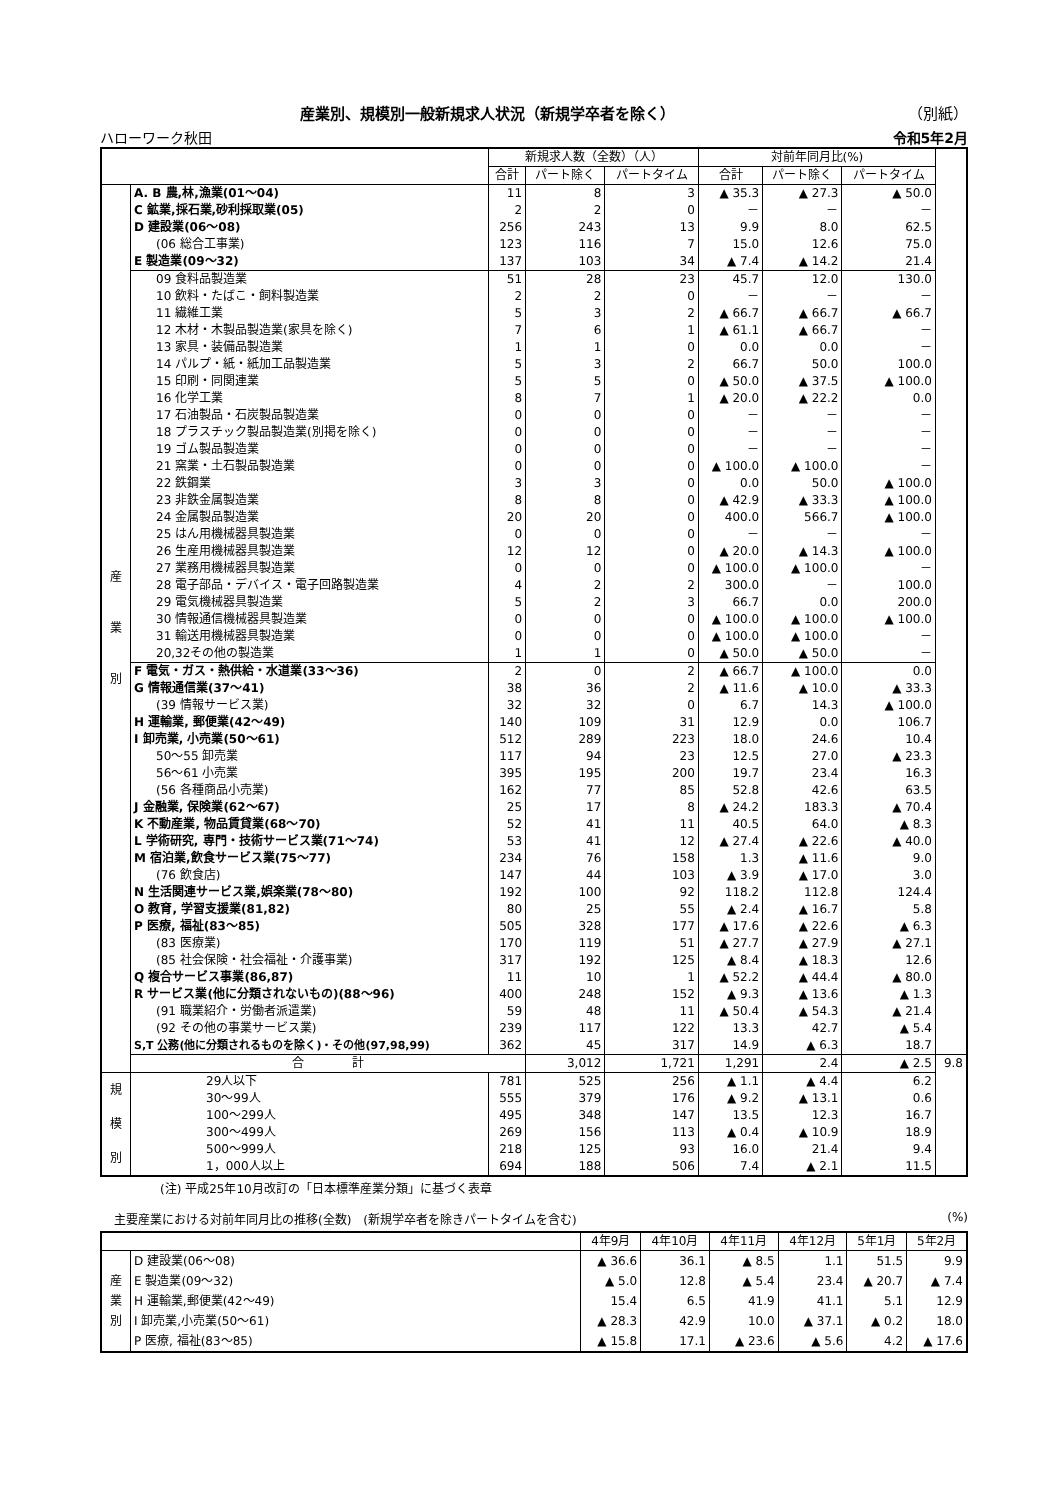産業別、規模別一般新規求人状況（新規学卒者を除く） （別紙）
ハローワーク秋田 令和5年2月
| | | 新規求人数（全数）（人） | | | 対前年同月比(%) | | | |
| --- | --- | --- | --- | --- | --- | --- | --- | --- |
| | | 合計 | パート除く | パートタイム | 合計 | パート除く | パートタイム | |
| 産 業 別 | A. B 農,林,漁業(01～04) | 11 | 8 | 3 | ▲ 35.3 | ▲ 27.3 | ▲ 50.0 | |
| | C 鉱業,採石業,砂利採取業(05) | 2 | 2 | 0 | － | － | － | |
| | D 建設業(06～08) | 256 | 243 | 13 | 9.9 | 8.0 | 62.5 | |
| | (06 総合工事業) | 123 | 116 | 7 | 15.0 | 12.6 | 75.0 | |
| | E 製造業(09～32) | 137 | 103 | 34 | ▲ 7.4 | ▲ 14.2 | 21.4 | |
| | 09 食料品製造業 | 51 | 28 | 23 | 45.7 | 12.0 | 130.0 | |
| | 10 飲料・たばこ・飼料製造業 | 2 | 2 | 0 | － | － | － | |
| | 11 繊維工業 | 5 | 3 | 2 | ▲ 66.7 | ▲ 66.7 | ▲ 66.7 | |
| | 12 木材・木製品製造業(家具を除く) | 7 | 6 | 1 | ▲ 61.1 | ▲ 66.7 | － | |
| | 13 家具・装備品製造業 | 1 | 1 | 0 | 0.0 | 0.0 | － | |
| | 14 パルプ・紙・紙加工品製造業 | 5 | 3 | 2 | 66.7 | 50.0 | 100.0 | |
| | 15 印刷・同関連業 | 5 | 5 | 0 | ▲ 50.0 | ▲ 37.5 | ▲ 100.0 | |
| | 16 化学工業 | 8 | 7 | 1 | ▲ 20.0 | ▲ 22.2 | 0.0 | |
| | 17 石油製品・石炭製品製造業 | 0 | 0 | 0 | － | － | － | |
| | 18 プラスチック製品製造業(別掲を除く) | 0 | 0 | 0 | － | － | － | |
| | 19 ゴム製品製造業 | 0 | 0 | 0 | － | － | － | |
| | 21 窯業・土石製品製造業 | 0 | 0 | 0 | ▲ 100.0 | ▲ 100.0 | － | |
| | 22 鉄鋼業 | 3 | 3 | 0 | 0.0 | 50.0 | ▲ 100.0 | |
| | 23 非鉄金属製造業 | 8 | 8 | 0 | ▲ 42.9 | ▲ 33.3 | ▲ 100.0 | |
| | 24 金属製品製造業 | 20 | 20 | 0 | 400.0 | 566.7 | ▲ 100.0 | |
| | 25 はん用機械器具製造業 | 0 | 0 | 0 | － | － | － | |
| | 26 生産用機械器具製造業 | 12 | 12 | 0 | ▲ 20.0 | ▲ 14.3 | ▲ 100.0 | |
| | 27 業務用機械器具製造業 | 0 | 0 | 0 | ▲ 100.0 | ▲ 100.0 | － | |
| | 28 電子部品・デバイス・電子回路製造業 | 4 | 2 | 2 | 300.0 | － | 100.0 | |
| | 29 電気機械器具製造業 | 5 | 2 | 3 | 66.7 | 0.0 | 200.0 | |
| | 30 情報通信機械器具製造業 | 0 | 0 | 0 | ▲ 100.0 | ▲ 100.0 | ▲ 100.0 | |
| | 31 輸送用機械器具製造業 | 0 | 0 | 0 | ▲ 100.0 | ▲ 100.0 | － | |
| | 20,32その他の製造業 | 1 | 1 | 0 | ▲ 50.0 | ▲ 50.0 | － | |
| | F 電気・ガス・熱供給・水道業(33～36) | 2 | 0 | 2 | ▲ 66.7 | ▲ 100.0 | 0.0 | |
| | G 情報通信業(37～41) | 38 | 36 | 2 | ▲ 11.6 | ▲ 10.0 | ▲ 33.3 | |
| | (39 情報サービス業) | 32 | 32 | 0 | 6.7 | 14.3 | ▲ 100.0 | |
| | H 運輸業, 郵便業(42～49) | 140 | 109 | 31 | 12.9 | 0.0 | 106.7 | |
| | I 卸売業, 小売業(50～61) | 512 | 289 | 223 | 18.0 | 24.6 | 10.4 | |
| | 50～55 卸売業 | 117 | 94 | 23 | 12.5 | 27.0 | ▲ 23.3 | |
| | 56～61 小売業 | 395 | 195 | 200 | 19.7 | 23.4 | 16.3 | |
| | (56 各種商品小売業) | 162 | 77 | 85 | 52.8 | 42.6 | 63.5 | |
| | J 金融業, 保険業(62～67) | 25 | 17 | 8 | ▲ 24.2 | 183.3 | ▲ 70.4 | |
| | K 不動産業, 物品賃貸業(68～70) | 52 | 41 | 11 | 40.5 | 64.0 | ▲ 8.3 | |
| | L 学術研究, 専門・技術サービス業(71～74) | 53 | 41 | 12 | ▲ 27.4 | ▲ 22.6 | ▲ 40.0 | |
| | M 宿泊業,飲食サービス業(75～77) | 234 | 76 | 158 | 1.3 | ▲ 11.6 | 9.0 | |
| | (76 飲食店) | 147 | 44 | 103 | ▲ 3.9 | ▲ 17.0 | 3.0 | |
| | N 生活関連サービス業,娯楽業(78～80) | 192 | 100 | 92 | 118.2 | 112.8 | 124.4 | |
| | O 教育, 学習支援業(81,82) | 80 | 25 | 55 | ▲ 2.4 | ▲ 16.7 | 5.8 | |
| | P 医療, 福祉(83～85) | 505 | 328 | 177 | ▲ 17.6 | ▲ 22.6 | ▲ 6.3 | |
| | (83 医療業) | 170 | 119 | 51 | ▲ 27.7 | ▲ 27.9 | ▲ 27.1 | |
| | (85 社会保険・社会福祉・介護事業) | 317 | 192 | 125 | ▲ 8.4 | ▲ 18.3 | 12.6 | |
| | Q 複合サービス事業(86,87) | 11 | 10 | 1 | ▲ 52.2 | ▲ 44.4 | ▲ 80.0 | |
| | R サービス業(他に分類されないもの)(88～96) | 400 | 248 | 152 | ▲ 9.3 | ▲ 13.6 | ▲ 1.3 | |
| | (91 職業紹介・労働者派遣業) | 59 | 48 | 11 | ▲ 50.4 | ▲ 54.3 | ▲ 21.4 | |
| | (92 その他の事業サービス業) | 239 | 117 | 122 | 13.3 | 42.7 | ▲ 5.4 | |
| | S,T 公務(他に分類されるものを除く)・その他(97,98,99) | 362 | 45 | 317 | 14.9 | ▲ 6.3 | 18.7 | |
| | 合 計 | | 3,012 | 1,721 | 1,291 | 2.4 | ▲ 2.5 | 9.8 |
| 規 模 別 | 29人以下 | 781 | 525 | 256 | ▲ 1.1 | ▲ 4.4 | 6.2 | |
| | 30～99人 | 555 | 379 | 176 | ▲ 9.2 | ▲ 13.1 | 0.6 | |
| | 100～299人 | 495 | 348 | 147 | 13.5 | 12.3 | 16.7 | |
| | 300～499人 | 269 | 156 | 113 | ▲ 0.4 | ▲ 10.9 | 18.9 | |
| | 500～999人 | 218 | 125 | 93 | 16.0 | 21.4 | 9.4 | |
| | 1，000人以上 | 694 | 188 | 506 | 7.4 | ▲ 2.1 | 11.5 | |
(注) 平成25年10月改訂の「日本標準産業分類」に基づく表章
主要産業における対前年同月比の推移(全数)　(新規学卒者を除きパートタイムを含む) (%)
| | | 4年9月 | 4年10月 | 4年11月 | 4年12月 | 5年1月 | 5年2月 |
| --- | --- | --- | --- | --- | --- | --- | --- |
| 産 業 別 | D 建設業(06～08) | ▲ 36.6 | 36.1 | ▲ 8.5 | 1.1 | 51.5 | 9.9 |
| | E 製造業(09～32) | ▲ 5.0 | 12.8 | ▲ 5.4 | 23.4 | ▲ 20.7 | ▲ 7.4 |
| | H 運輸業,郵便業(42～49) | 15.4 | 6.5 | 41.9 | 41.1 | 5.1 | 12.9 |
| | I 卸売業,小売業(50～61) | ▲ 28.3 | 42.9 | 10.0 | ▲ 37.1 | ▲ 0.2 | 18.0 |
| | P 医療, 福祉(83～85) | ▲ 15.8 | 17.1 | ▲ 23.6 | ▲ 5.6 | 4.2 | ▲ 17.6 |